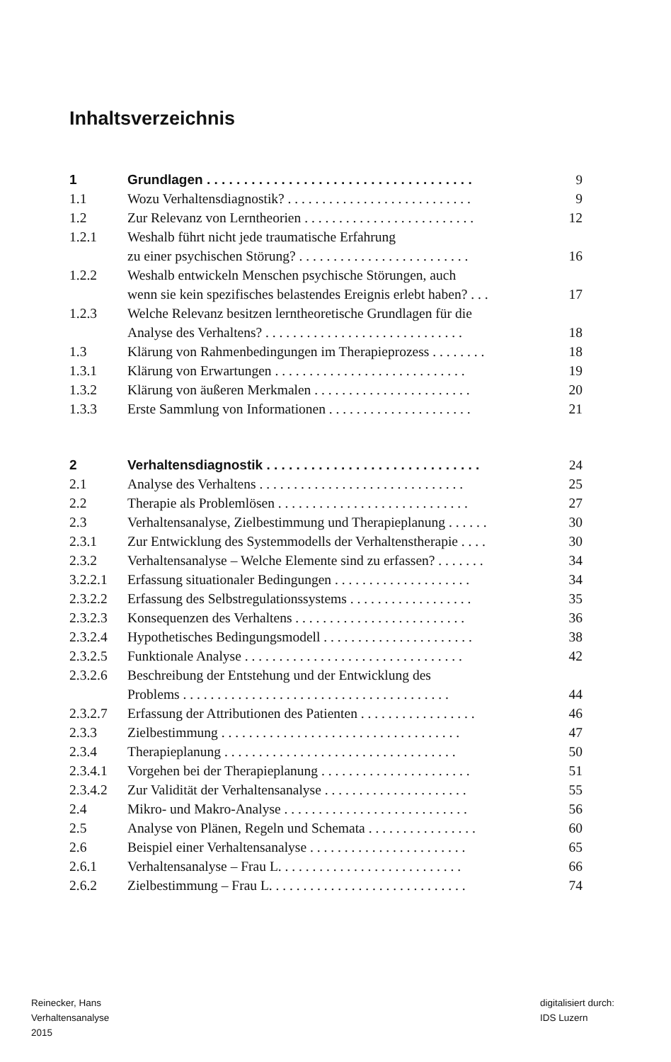Inhaltsverzeichnis
| 1 | Grundlagen . . . . . . . . . . . . . . . . . . . . . . . . . . . . . . . . . . . . | 9 |
| 1.1 | Wozu Verhaltensdiagnostik? . . . . . . . . . . . . . . . . . . . . . . . . . . . | 9 |
| 1.2 | Zur Relevanz von Lerntheorien . . . . . . . . . . . . . . . . . . . . . . . . . | 12 |
| 1.2.1 | Weshalb führt nicht jede traumatische Erfahrung zu einer psychischen Störung? . . . . . . . . . . . . . . . . . . . . . . . . . | 16 |
| 1.2.2 | Weshalb entwickeln Menschen psychische Störungen, auch wenn sie kein spezifisches belastendes Ereignis erlebt haben? . . . | 17 |
| 1.2.3 | Welche Relevanz besitzen lerntheoretische Grundlagen für die Analyse des Verhaltens? . . . . . . . . . . . . . . . . . . . . . . . . . . . . . | 18 |
| 1.3 | Klärung von Rahmenbedingungen im Therapieprozess . . . . . . . . | 18 |
| 1.3.1 | Klärung von Erwartungen . . . . . . . . . . . . . . . . . . . . . . . . . . . . | 19 |
| 1.3.2 | Klärung von äußeren Merkmalen . . . . . . . . . . . . . . . . . . . . . . . | 20 |
| 1.3.3 | Erste Sammlung von Informationen . . . . . . . . . . . . . . . . . . . . . | 21 |
| 2 | Verhaltensdiagnostik . . . . . . . . . . . . . . . . . . . . . . . . . . . . . | 24 |
| 2.1 | Analyse des Verhaltens . . . . . . . . . . . . . . . . . . . . . . . . . . . . . . | 25 |
| 2.2 | Therapie als Problemlösen . . . . . . . . . . . . . . . . . . . . . . . . . . . . | 27 |
| 2.3 | Verhaltensanalyse, Zielbestimmung und Therapieplanung . . . . . . | 30 |
| 2.3.1 | Zur Entwicklung des Systemmodells der Verhaltenstherapie . . . . | 30 |
| 2.3.2 | Verhaltensanalyse – Welche Elemente sind zu erfassen? . . . . . . . | 34 |
| 3.2.2.1 | Erfassung situationaler Bedingungen . . . . . . . . . . . . . . . . . . . . | 34 |
| 2.3.2.2 | Erfassung des Selbstregulationssystems . . . . . . . . . . . . . . . . . . | 35 |
| 2.3.2.3 | Konsequenzen des Verhaltens . . . . . . . . . . . . . . . . . . . . . . . . . | 36 |
| 2.3.2.4 | Hypothetisches Bedingungsmodell . . . . . . . . . . . . . . . . . . . . . . | 38 |
| 2.3.2.5 | Funktionale Analyse . . . . . . . . . . . . . . . . . . . . . . . . . . . . . . . . | 42 |
| 2.3.2.6 | Beschreibung der Entstehung und der Entwicklung des Problems . . . . . . . . . . . . . . . . . . . . . . . . . . . . . . . . . . . . . . . | 44 |
| 2.3.2.7 | Erfassung der Attributionen des Patienten . . . . . . . . . . . . . . . . . | 46 |
| 2.3.3 | Zielbestimmung . . . . . . . . . . . . . . . . . . . . . . . . . . . . . . . . . . . | 47 |
| 2.3.4 | Therapieplanung . . . . . . . . . . . . . . . . . . . . . . . . . . . . . . . . . . | 50 |
| 2.3.4.1 | Vorgehen bei der Therapieplanung . . . . . . . . . . . . . . . . . . . . . . | 51 |
| 2.3.4.2 | Zur Validität der Verhaltensanalyse . . . . . . . . . . . . . . . . . . . . . | 55 |
| 2.4 | Mikro- und Makro-Analyse . . . . . . . . . . . . . . . . . . . . . . . . . . . | 56 |
| 2.5 | Analyse von Plänen, Regeln und Schemata . . . . . . . . . . . . . . . . | 60 |
| 2.6 | Beispiel einer Verhaltensanalyse . . . . . . . . . . . . . . . . . . . . . . . | 65 |
| 2.6.1 | Verhaltensanalyse – Frau L. . . . . . . . . . . . . . . . . . . . . . . . . . . | 66 |
| 2.6.2 | Zielbestimmung – Frau L. . . . . . . . . . . . . . . . . . . . . . . . . . . . . | 74 |
Reinecker, Hans
Verhaltensanalyse
2015
digitalisiert durch:
IDS Luzern